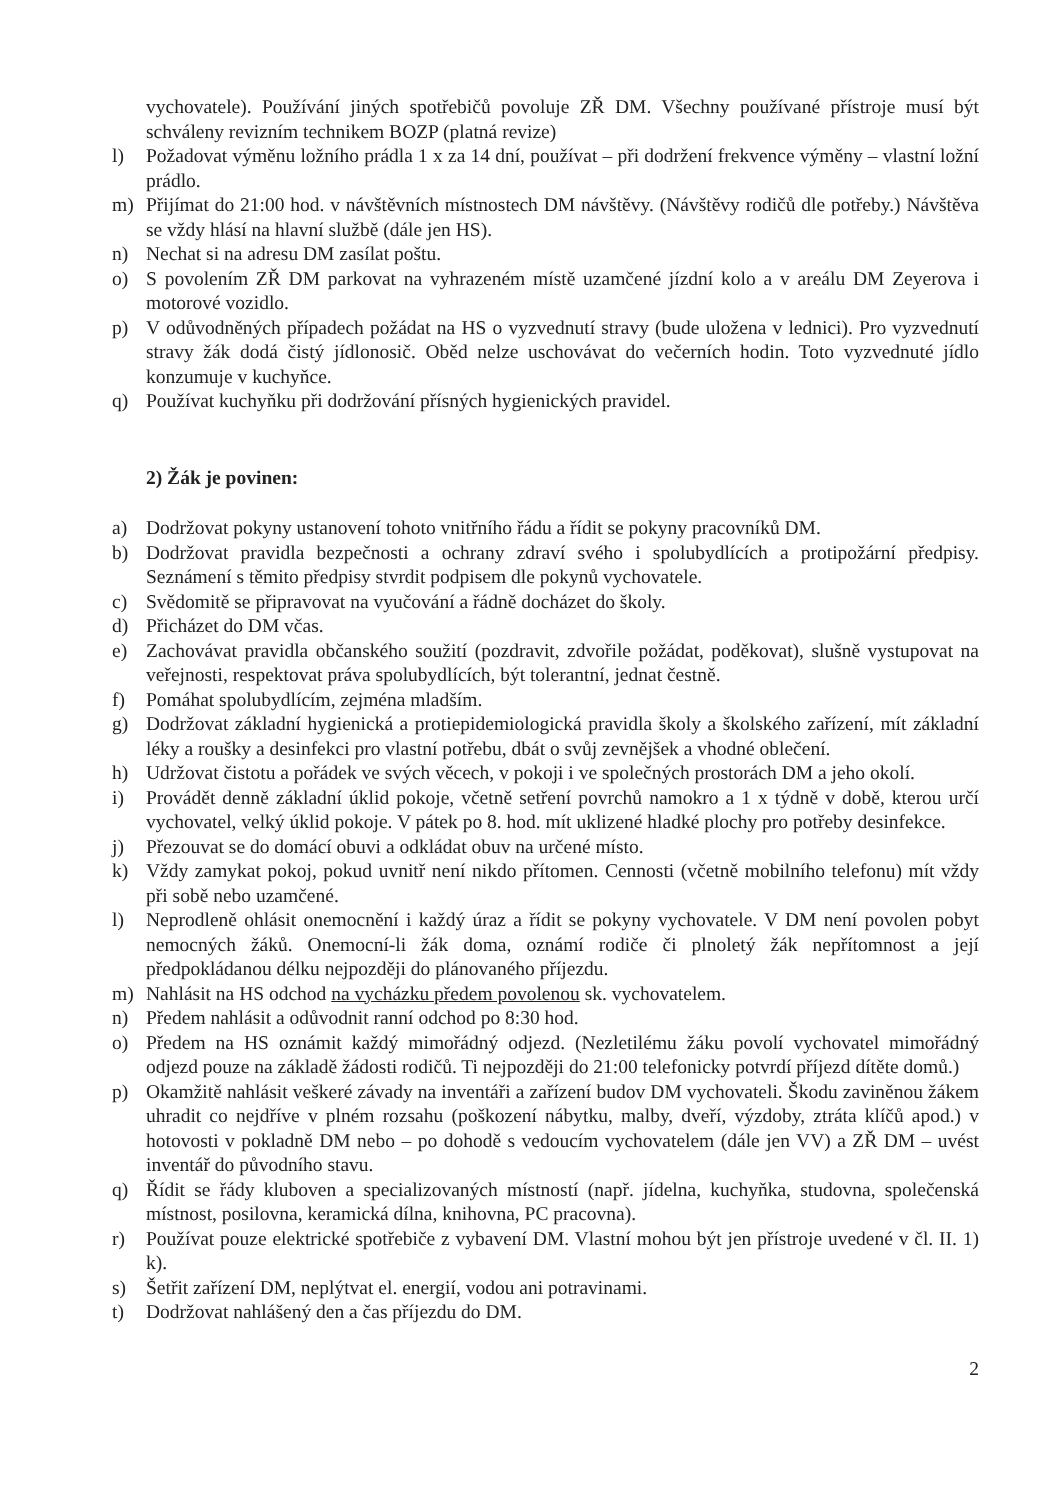vychovatele). Používání jiných spotřebičů povoluje ZŘ DM. Všechny používané přístroje musí být schváleny revizním technikem BOZP (platná revize)
l) Požadovat výměnu ložního prádla 1 x za 14 dní, používat – při dodržení frekvence výměny – vlastní ložní prádlo.
m) Přijímat do 21:00 hod. v návštěvních místnostech DM návštěvy. (Návštěvy rodičů dle potřeby.) Návštěva se vždy hlásí na hlavní službě (dále jen HS).
n) Nechat si na adresu DM zasílat poštu.
o) S povolením ZŘ DM parkovat na vyhrazeném místě uzamčené jízdní kolo a v areálu DM Zeyerova i motorové vozidlo.
p) V odůvodněných případech požádat na HS o vyzvednutí stravy (bude uložena v lednici). Pro vyzvednutí stravy žák dodá čistý jídlonosič. Oběd nelze uschovávat do večerních hodin. Toto vyzvednuté jídlo konzumuje v kuchyňce.
q) Používat kuchyňku při dodržování přísných hygienických pravidel.
2) Žák je povinen:
a) Dodržovat pokyny ustanovení tohoto vnitřního řádu a řídit se pokyny pracovníků DM.
b) Dodržovat pravidla bezpečnosti a ochrany zdraví svého i spolubydlících a protipožární předpisy. Seznámení s těmito předpisy stvrdit podpisem dle pokynů vychovatele.
c) Svědomitě se připravovat na vyučování a řádně docházet do školy.
d) Přicházet do DM včas.
e) Zachovávat pravidla občanského soužití (pozdravit, zdvořile požádat, poděkovat), slušně vystupovat na veřejnosti, respektovat práva spolubydlících, být tolerantní, jednat čestně.
f) Pomáhat spolubydlícím, zejména mladším.
g) Dodržovat základní hygienická a protiepidemiologická pravidla školy a školského zařízení, mít základní léky a roušky a desinfekci pro vlastní potřebu, dbát o svůj zevnějšek a vhodné oblečení.
h) Udržovat čistotu a pořádek ve svých věcech, v pokoji i ve společných prostorách DM a jeho okolí.
i) Provádět denně základní úklid pokoje, včetně setření povrchů namokro a 1 x týdně v době, kterou určí vychovatel, velký úklid pokoje. V pátek po 8. hod. mít uklizené hladké plochy pro potřeby desinfekce.
j) Přezouvat se do domácí obuvi a odkládat obuv na určené místo.
k) Vždy zamykat pokoj, pokud uvnitř není nikdo přítomen. Cennosti (včetně mobilního telefonu) mít vždy při sobě nebo uzamčené.
l) Neprodleně ohlásit onemocnění i každý úraz a řídit se pokyny vychovatele. V DM není povolen pobyt nemocných žáků. Onemocní-li žák doma, oznámí rodiče či plnoletý žák nepřítomnost a její předpokládanou délku nejpozději do plánovaného příjezdu.
m) Nahlásit na HS odchod na vycházku předem povolenou sk. vychovatelem.
n) Předem nahlásit a odůvodnit ranní odchod po 8:30 hod.
o) Předem na HS oznámit každý mimořádný odjezd. (Nezletilému žáku povolí vychovatel mimořádný odjezd pouze na základě žádosti rodičů. Ti nejpozději do 21:00 telefonicky potvrdí příjezd dítěte domů.)
p) Okamžitě nahlásit veškeré závady na inventáři a zařízení budov DM vychovateli. Škodu zaviněnou žákem uhradit co nejdříve v plném rozsahu (poškození nábytku, malby, dveří, výzdoby, ztráta klíčů apod.) v hotovosti v pokladně DM nebo – po dohodě s vedoucím vychovatelem (dále jen VV) a ZŘ DM – uvést inventář do původního stavu.
q) Řídit se řády kluboven a specializovaných místností (např. jídelna, kuchyňka, studovna, společenská místnost, posilovna, keramická dílna, knihovna, PC pracovna).
r) Používat pouze elektrické spotřebiče z vybavení DM. Vlastní mohou být jen přístroje uvedené v čl. II. 1) k).
s) Šetřit zařízení DM, neplýtvat el. energií, vodou ani potravinami.
t) Dodržovat nahlášený den a čas příjezdu do DM.
2